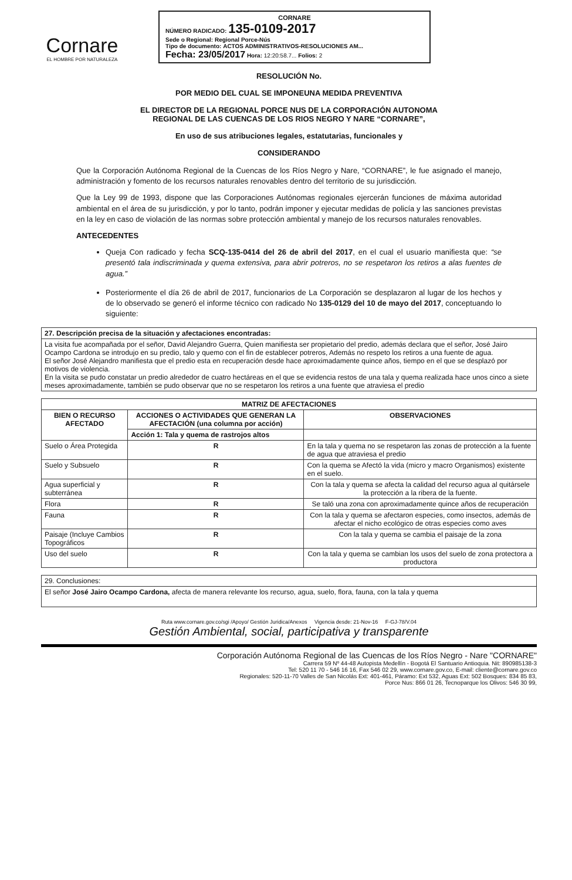Cornare
EL HOMBRE POR NATURALEZA
CORNARE
NÚMERO RADICADO: 135-0109-2017
Sede o Regional: Regional Porce-Nús
Tipo de documento: ACTOS ADMINISTRATIVOS-RESOLUCIONES AM...
Fecha: 23/05/2017 Hora: 12:20:58.7... Folios: 2
RESOLUCIÓN No.
POR MEDIO DEL CUAL SE IMPONEUNA MEDIDA PREVENTIVA
EL DIRECTOR DE LA REGIONAL PORCE NUS DE LA CORPORACIÓN AUTONOMA
REGIONAL DE LAS CUENCAS DE LOS RIOS NEGRO Y NARE “CORNARE”,
En uso de sus atribuciones legales, estatutarias, funcionales y
CONSIDERANDO
Que la Corporación Autónoma Regional de la Cuencas de los Ríos Negro y Nare, “CORNARE”, le fue asignado el manejo, administración y fomento de los recursos naturales renovables dentro del territorio de su jurisdicción.
Que la Ley 99 de 1993, dispone que las Corporaciones Autónomas regionales ejercerán funciones de máxima autoridad ambiental en el área de su jurisdicción, y por lo tanto, podrán imponer y ejecutar medidas de policía y las sanciones previstas en la ley en caso de violación de las normas sobre protección ambiental y manejo de los recursos naturales renovables.
ANTECEDENTES
Queja Con radicado y fecha SCQ-135-0414 del 26 de abril del 2017, en el cual el usuario manifiesta que: “se presentó tala indiscriminada y quema extensiva, para abrir potreros, no se respetaron los retiros a alas fuentes de agua.”
Posteriormente el día 26 de abril de 2017, funcionarios de La Corporación se desplazaron al lugar de los hechos y de lo observado se generó el informe técnico con radicado No 135-0129 del 10 de mayo del 2017, conceptuando lo siguiente:
| 27. Descripción precisa de la situación y afectaciones encontradas: |
| --- |
| La visita fue acompañada por el señor, David Alejandro Guerra, Quien manifiesta ser propietario del predio, además declara que el señor, José Jairo Ocampo Cardona se introdujo en su predio, talo y quemo con el fin de establecer potreros, Además no respeto los retiros a una fuente de agua. El señor José Alejandro manifiesta que el predio esta en recuperación desde hace aproximadamente quince años, tiempo en el que se desplazó por motivos de violencia. En la visita se pudo constatar un predio alrededor de cuatro hectáreas en el que se evidencia restos de una tala y quema realizada hace unos cinco a siete meses aproximadamente, también se pudo observar que no se respetaron los retiros a una fuente que atraviesa el predio |
| MATRIZ DE AFECTACIONES | | | |
| --- | --- | --- | --- |
| BIEN O RECURSO AFECTADO | ACCIONES O ACTIVIDADES QUE GENERAN LA AFECTACIÓN (una columna por acción) | | OBSERVACIONES |
| | Acción 1: Tala y quema de rastrojos altos | | |
| Suelo o Área Protegida | R | En la tala y quema no se respetaron las zonas de protección a la fuente de agua que atraviesa el predio | |
| Suelo y Subsuelo | R | Con la quema se Afectó la vida (micro y macro Organismos) existente en el suelo. | |
| Agua superficial y subterránea | R | Con la tala y quema se afecta la calidad del recurso agua al quitársele la protección a la ribera de la fuente. | |
| Flora | R | Se taló una zona con aproximadamente quince años de recuperación | |
| Fauna | R | Con la tala y quema se afectaron especies, como insectos, además de afectar el nicho ecológico de otras especies como aves | |
| Paisaje (Incluye Cambios Topográficos | R | Con la tala y quema se cambia el paisaje de la zona | |
| Uso del suelo | R | Con la tala y quema se cambian los usos del suelo de zona protectora a productora | |
| 29. Conclusiones: |
| El señor José Jairo Ocampo Cardona, afecta de manera relevante los recurso, agua, suelo, flora, fauna, con la tala y quema |
Ruta www.cornare.gov.co/sgi /Apoyo/ Gestión Juridica/Anexos Vigencia desde: 21-Nov-16 F-GJ-78/V.04
Gestión Ambiental, social, participativa y transparente
Corporación Autónoma Regional de las Cuencas de los Ríos Negro - Nare "CORNARE"
Carrera 59 Nº 44-48 Autopista Medellín - Bogotá El Santuario Antioquia. Nit: 890985138-3
Tel: 520 11 70 - 546 16 16, Fax 546 02 29, www.cornare.gov.co, E-mail: cliente@cornare.gov.co
Regionales: 520-11-70 Valles de San Nicolás Ext: 401-461, Páramo: Ext 532, Aguas Ext: 502 Bosques: 834 85 83,
Porce Nus: 866 01 26, Tecnoparque los Olivos: 546 30 99,